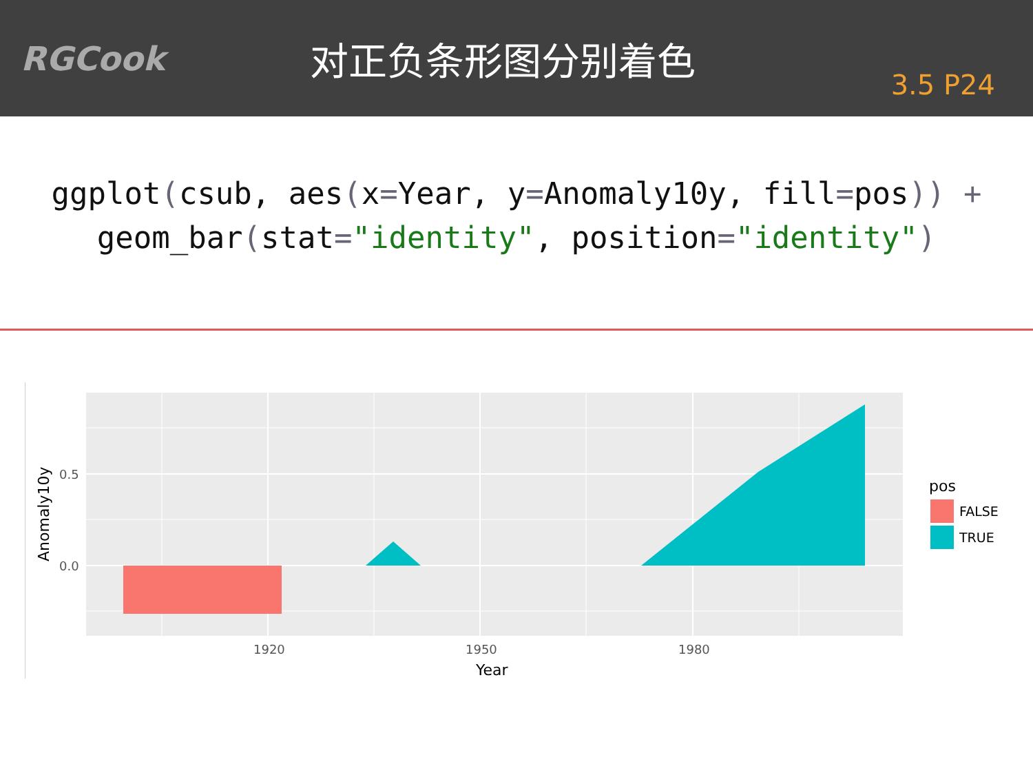RGCook
对正负条形图分别着色
3.5 P24
ggplot(csub, aes(x=Year, y=Anomaly10y, fill=pos)) +
geom_bar(stat="identity", position="identity")
0.5
0.0
1920
1950
1980
Year
Anomaly10y
pos
FALSE
TRUE